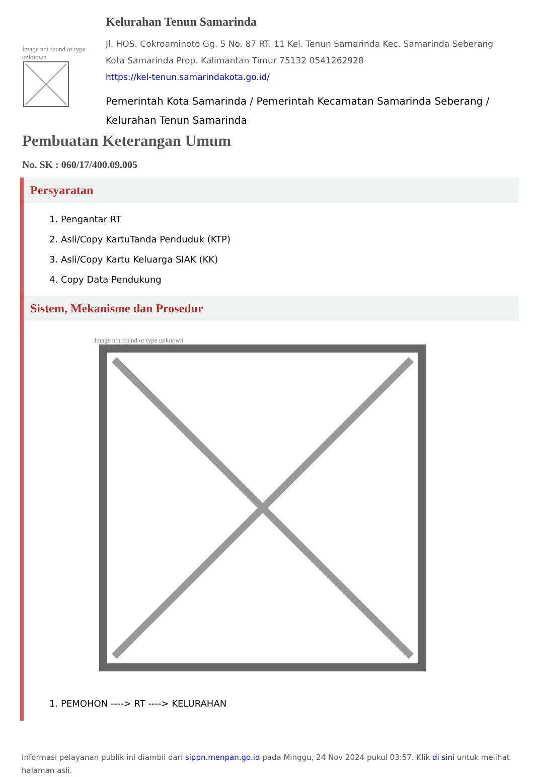Image not found or type unknown
Kelurahan Tenun Samarinda
Jl. HOS. Cokroaminoto Gg. 5 No. 87 RT. 11 Kel. Tenun Samarinda Kec. Samarinda Seberang Kota Samarinda Prop. Kalimantan Timur 75132 0541262928
https://kel-tenun.samarindakota.go.id/
Pemerintah Kota Samarinda / Pemerintah Kecamatan Samarinda Seberang / Kelurahan Tenun Samarinda
Pembuatan Keterangan Umum
No. SK : 060/17/400.09.005
Persyaratan
1. Pengantar RT
2. Asli/Copy KartuTanda Penduduk (KTP)
3. Asli/Copy Kartu Keluarga SIAK (KK)
4. Copy Data Pendukung
Sistem, Mekanisme dan Prosedur
Image not found or type unknown
1. PEMOHON ----> RT ----> KELURAHAN
Informasi pelayanan publik ini diambil dari sippn.menpan.go.id pada Minggu, 24 Nov 2024 pukul 03:57. Klik di sini untuk melihat halaman asli.